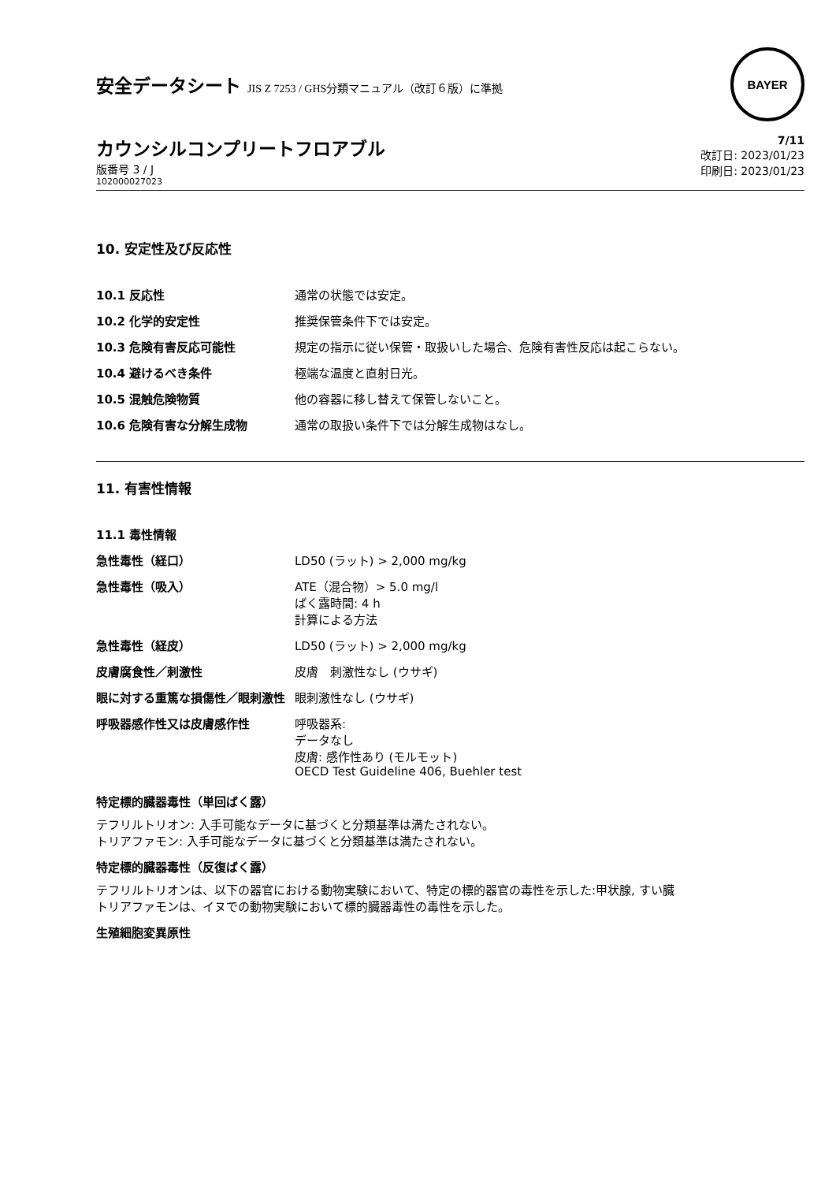安全データシート JIS Z 7253 / GHS分類マニュアル（改訂６版）に準拠
BAYER
カウンシルコンプリートフロアブル
版番号 3 / J
102000027023
7/11
改訂日: 2023/01/23
印刷日: 2023/01/23
10. 安定性及び反応性
| 10.1 反応性 | 通常の状態では安定。 |
| 10.2 化学的安定性 | 推奨保管条件下では安定。 |
| 10.3 危険有害反応可能性 | 規定の指示に従い保管・取扱いした場合、危険有害性反応は起こらない。 |
| 10.4 避けるべき条件 | 極端な温度と直射日光。 |
| 10.5 混触危険物質 | 他の容器に移し替えて保管しないこと。 |
| 10.6 危険有害な分解生成物 | 通常の取扱い条件下では分解生成物はなし。 |
11. 有害性情報
| 11.1 毒性情報 | |
| 急性毒性（経口） | LD50 (ラット) > 2,000 mg/kg |
| 急性毒性（吸入） | ATE（混合物）> 5.0 mg/l ばく露時間: 4 h 計算による方法 |
| 急性毒性（経皮） | LD50 (ラット) > 2,000 mg/kg |
| 皮膚腐食性／刺激性 | 皮膚 刺激性なし (ウサギ) |
| 眼に対する重篤な損傷性／眼刺激性 | 眼刺激性なし (ウサギ) |
| 呼吸器感作性又は皮膚感作性 | 呼吸器系: データなし 皮膚: 感作性あり (モルモット) OECD Test Guideline 406, Buehler test |
特定標的臓器毒性（単回ばく露）
テフリルトリオン: 入手可能なデータに基づくと分類基準は満たされない。
トリアファモン: 入手可能なデータに基づくと分類基準は満たされない。
特定標的臓器毒性（反復ばく露）
テフリルトリオンは、以下の器官における動物実験において、特定の標的器官の毒性を示した:甲状腺, すい臓
トリアファモンは、イヌでの動物実験において標的臓器毒性の毒性を示した。
生殖細胞変異原性